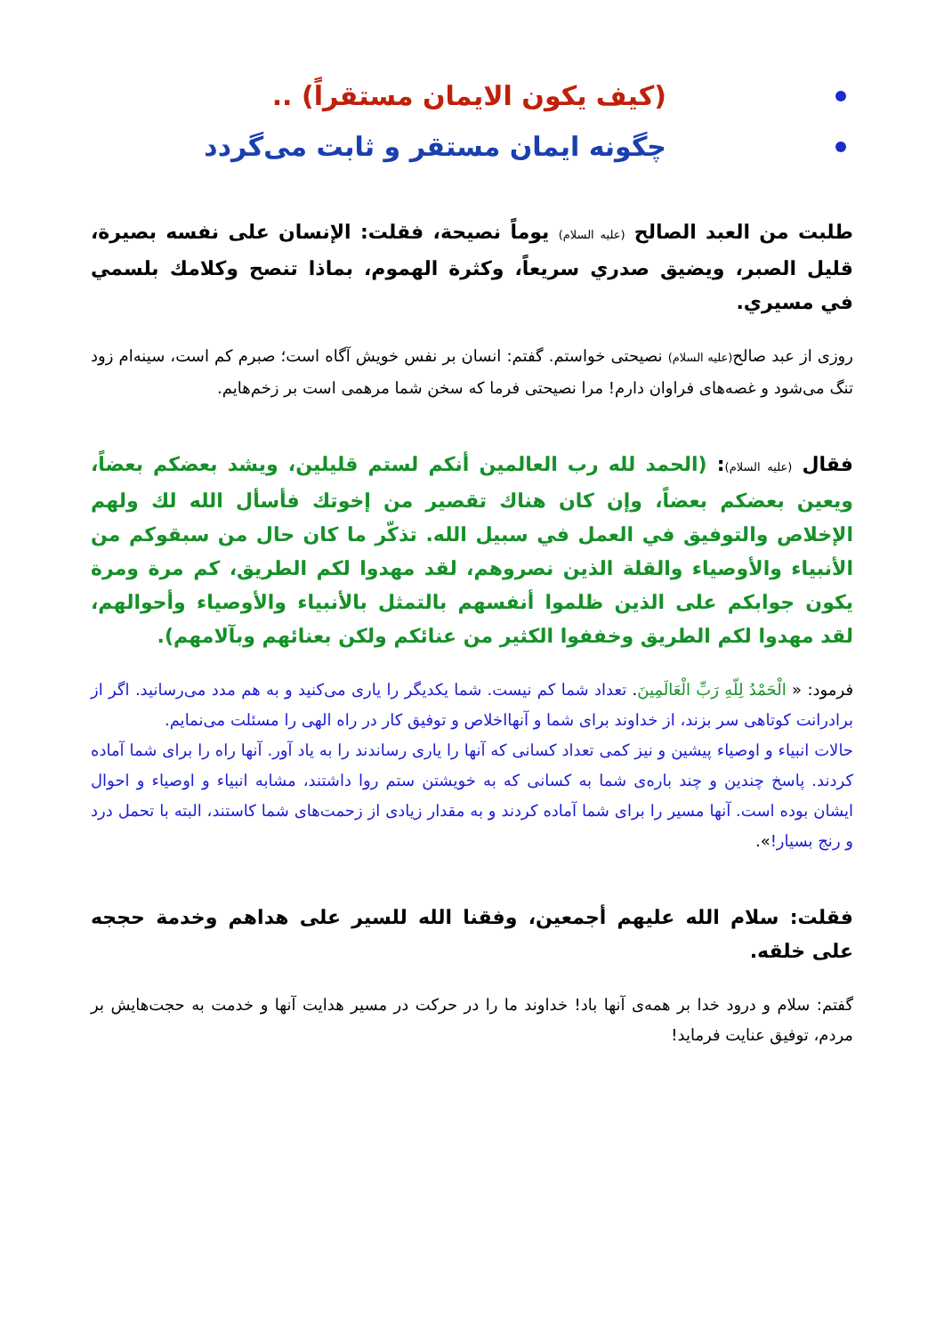(كيف يكون الايمان مستقراً) ..
چگونه ایمان مستقر و ثابت می‌گردد
طلبت من العبد الصالح (عليه السلام) يوماً نصيحة، فقلت: الإنسان على نفسه بصيرة، قليل الصبر، ويضيق صدري سريعاً، وكثرة الهموم، بماذا تنصح وكلامك بلسمي في مسيري.
روزی از عبد صالح(علیه السلام) نصیحتی خواستم. گفتم: انسان بر نفس خویش آگاه است؛ صبرم کم است، سینه‌ام زود تنگ می‌شود و غصه‌های فراوان دارم! مرا نصیحتی فرما که سخن شما مرهمی است بر زخم‌هایم.
فقال (عليه السلام): (الحمد لله رب العالمين أنكم لستم قليلين، ويشد بعضكم بعضاً، ويعين بعضكم بعضاً، وإن كان هناك تقصير من إخوتك فأسأل الله لك ولهم الإخلاص والتوفيق في العمل في سبيل الله. تذكّر ما كان حال من سبقوكم من الأنبياء والأوصياء والقلة الذين نصروهم، لقد مهدوا لكم الطريق، كم مرة ومرة يكون جوابكم على الذين ظلموا أنفسهم بالتمثل بالأنبياء والأوصياء وأحوالهم، لقد مهدوا لكم الطريق وخففوا الكثير من عنائكم ولكن بعنائهم وبآلامهم).
فرمود: « الْحَمْدُ لِلّهِ رَبِّ الْعَالَمِينَ. تعداد شما کم نیست. شما یکدیگر را یاری می‌کنید و به هم مدد می‌رسانید. اگر از برادرانت کوتاهی سر بزند، از خداوند برای شما و آنهااخلاص و توفیق کار در راه الهی را مسئلت می‌نمایم.
حالات انبیاء و اوصیاء پیشین و نیز کمی تعداد کسانی که آنها را یاری رساندند را به یاد آور. آنها راه را برای شما آماده کردند. پاسخ چندین و چند باره‌ی شما به کسانی که به خویشتن ستم روا داشتند، مشابه انبیاء و اوصیاء و احوال ایشان بوده است. آنها مسیر را برای شما آماده کردند و به مقدار زیادی از زحمت‌های شما کاستند، البته با تحمل درد و رنج بسیار!».
فقلت: سلام الله عليهم أجمعين، وفقنا الله للسير على هداهم وخدمة حججه على خلقه.
گفتم: سلام و درود خدا بر همه‌ی آنها باد! خداوند ما را در حرکت در مسیر هدایت آنها و خدمت به حجت‌هایش بر مردم، توفیق عنایت فرماید!